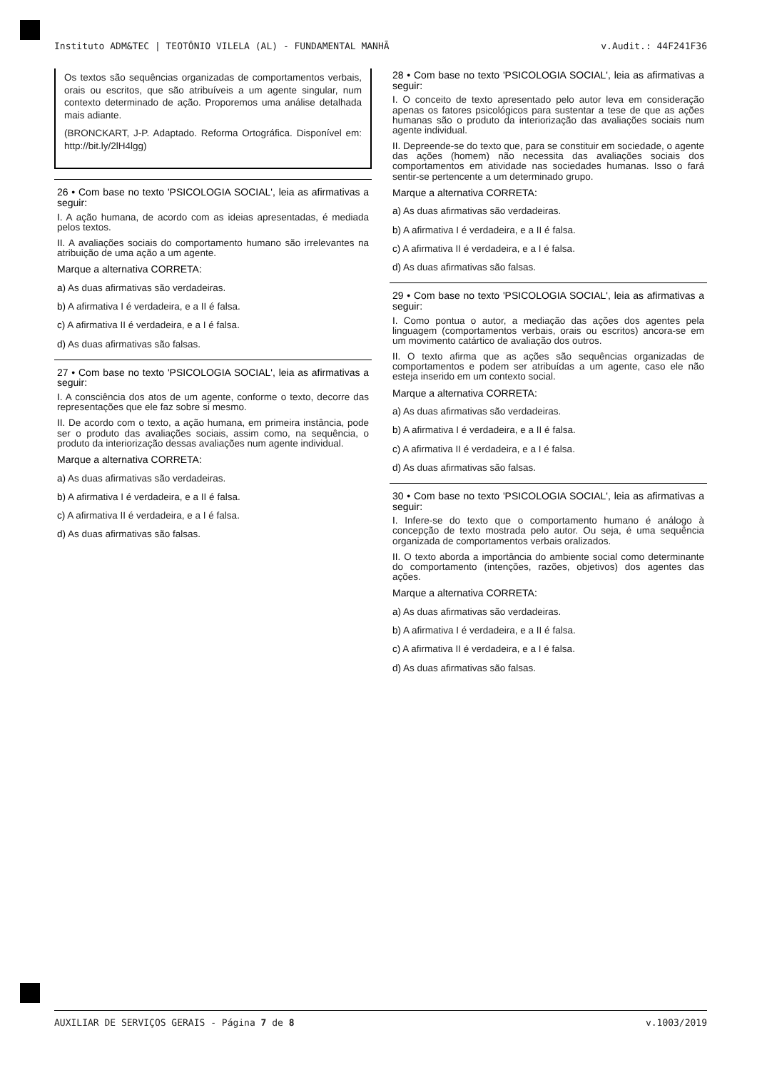Instituto ADM&TEC | TEOTÔNIO VILELA (AL) - FUNDAMENTAL MANHÃ v.Audit.: 44F241F36
Os textos são sequências organizadas de comportamentos verbais, orais ou escritos, que são atribuíveis a um agente singular, num contexto determinado de ação. Proporemos uma análise detalhada mais adiante.
(BRONCKART, J-P. Adaptado. Reforma Ortográfica. Disponível em: http://bit.ly/2lH4lgg)
26 • Com base no texto 'PSICOLOGIA SOCIAL', leia as afirmativas a seguir:
I. A ação humana, de acordo com as ideias apresentadas, é mediada pelos textos.
II. A avaliações sociais do comportamento humano são irrelevantes na atribuição de uma ação a um agente.
Marque a alternativa CORRETA:
a) As duas afirmativas são verdadeiras.
b) A afirmativa I é verdadeira, e a II é falsa.
c) A afirmativa II é verdadeira, e a I é falsa.
d) As duas afirmativas são falsas.
27 • Com base no texto 'PSICOLOGIA SOCIAL', leia as afirmativas a seguir:
I. A consciência dos atos de um agente, conforme o texto, decorre das representações que ele faz sobre si mesmo.
II. De acordo com o texto, a ação humana, em primeira instância, pode ser o produto das avaliações sociais, assim como, na sequência, o produto da interiorização dessas avaliações num agente individual.
Marque a alternativa CORRETA:
a) As duas afirmativas são verdadeiras.
b) A afirmativa I é verdadeira, e a II é falsa.
c) A afirmativa II é verdadeira, e a I é falsa.
d) As duas afirmativas são falsas.
28 • Com base no texto 'PSICOLOGIA SOCIAL', leia as afirmativas a seguir:
I. O conceito de texto apresentado pelo autor leva em consideração apenas os fatores psicológicos para sustentar a tese de que as ações humanas são o produto da interiorização das avaliações sociais num agente individual.
II. Depreende-se do texto que, para se constituir em sociedade, o agente das ações (homem) não necessita das avaliações sociais dos comportamentos em atividade nas sociedades humanas. Isso o fará sentir-se pertencente a um determinado grupo.
Marque a alternativa CORRETA:
a) As duas afirmativas são verdadeiras.
b) A afirmativa I é verdadeira, e a II é falsa.
c) A afirmativa II é verdadeira, e a I é falsa.
d) As duas afirmativas são falsas.
29 • Com base no texto 'PSICOLOGIA SOCIAL', leia as afirmativas a seguir:
I. Como pontua o autor, a mediação das ações dos agentes pela linguagem (comportamentos verbais, orais ou escritos) ancora-se em um movimento catártico de avaliação dos outros.
II. O texto afirma que as ações são sequências organizadas de comportamentos e podem ser atribuídas a um agente, caso ele não esteja inserido em um contexto social.
Marque a alternativa CORRETA:
a) As duas afirmativas são verdadeiras.
b) A afirmativa I é verdadeira, e a II é falsa.
c) A afirmativa II é verdadeira, e a I é falsa.
d) As duas afirmativas são falsas.
30 • Com base no texto 'PSICOLOGIA SOCIAL', leia as afirmativas a seguir:
I. Infere-se do texto que o comportamento humano é análogo à concepção de texto mostrada pelo autor. Ou seja, é uma sequência organizada de comportamentos verbais oralizados.
II. O texto aborda a importância do ambiente social como determinante do comportamento (intenções, razões, objetivos) dos agentes das ações.
Marque a alternativa CORRETA:
a) As duas afirmativas são verdadeiras.
b) A afirmativa I é verdadeira, e a II é falsa.
c) A afirmativa II é verdadeira, e a I é falsa.
d) As duas afirmativas são falsas.
AUXILIAR DE SERVIÇOS GERAIS - Página 7 de 8 v.1003/2019